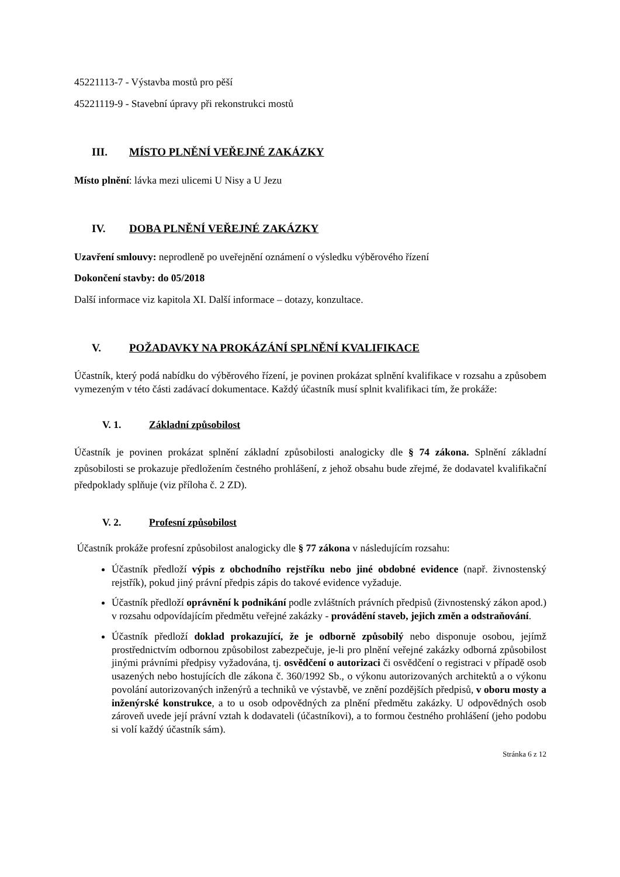45221113-7 - Výstavba mostů pro pěší
45221119-9 - Stavební úpravy při rekonstrukci mostů
III. MÍSTO PLNĚNÍ VEŘEJNÉ ZAKÁZKY
Místo plnění: lávka mezi ulicemi U Nisy a U Jezu
IV. DOBA PLNĚNÍ VEŘEJNÉ ZAKÁZKY
Uzavření smlouvy: neprodleně po uveřejnění oznámení o výsledku výběrového řízení
Dokončení stavby: do 05/2018
Další informace viz kapitola XI. Další informace – dotazy, konzultace.
V. POŽADAVKY NA PROKÁZÁNÍ SPLNĚNÍ KVALIFIKACE
Účastník, který podá nabídku do výběrového řízení, je povinen prokázat splnění kvalifikace v rozsahu a způsobem vymezeným v této části zadávací dokumentace. Každý účastník musí splnit kvalifikaci tím, že prokáže:
V. 1. Základní způsobilost
Účastník je povinen prokázat splnění základní způsobilosti analogicky dle § 74 zákona. Splnění základní způsobilosti se prokazuje předložením čestného prohlášení, z jehož obsahu bude zřejmé, že dodavatel kvalifikační předpoklady splňuje (viz příloha č. 2 ZD).
V. 2. Profesní způsobilost
Účastník prokáže profesní způsobilost analogicky dle § 77 zákona v následujícím rozsahu:
Účastník předloží výpis z obchodního rejstříku nebo jiné obdobné evidence (např. živnostenský rejstřík), pokud jiný právní předpis zápis do takové evidence vyžaduje.
Účastník předloží oprávnění k podnikání podle zvláštních právních předpisů (živnostenský zákon apod.) v rozsahu odpovídajícím předmětu veřejné zakázky - provádění staveb, jejich změn a odstraňování.
Účastník předloží doklad prokazující, že je odborně způsobilý nebo disponuje osobou, jejímž prostřednictvím odbornou způsobilost zabezpečuje, je-li pro plnění veřejné zakázky odborná způsobilost jinými právními předpisy vyžadována, tj. osvědčení o autorizaci či osvědčení o registraci v případě osob usazených nebo hostujících dle zákona č. 360/1992 Sb., o výkonu autorizovaných architektů a o výkonu povolání autorizovaných inženýrů a techniků ve výstavbě, ve znění pozdějších předpisů, v oboru mosty a inženýrské konstrukce, a to u osob odpovědných za plnění předmětu zakázky. U odpovědných osob zároveň uvede její právní vztah k dodavateli (účastníkovi), a to formou čestného prohlášení (jeho podobu si volí každý účastník sám).
Stránka 6 z 12